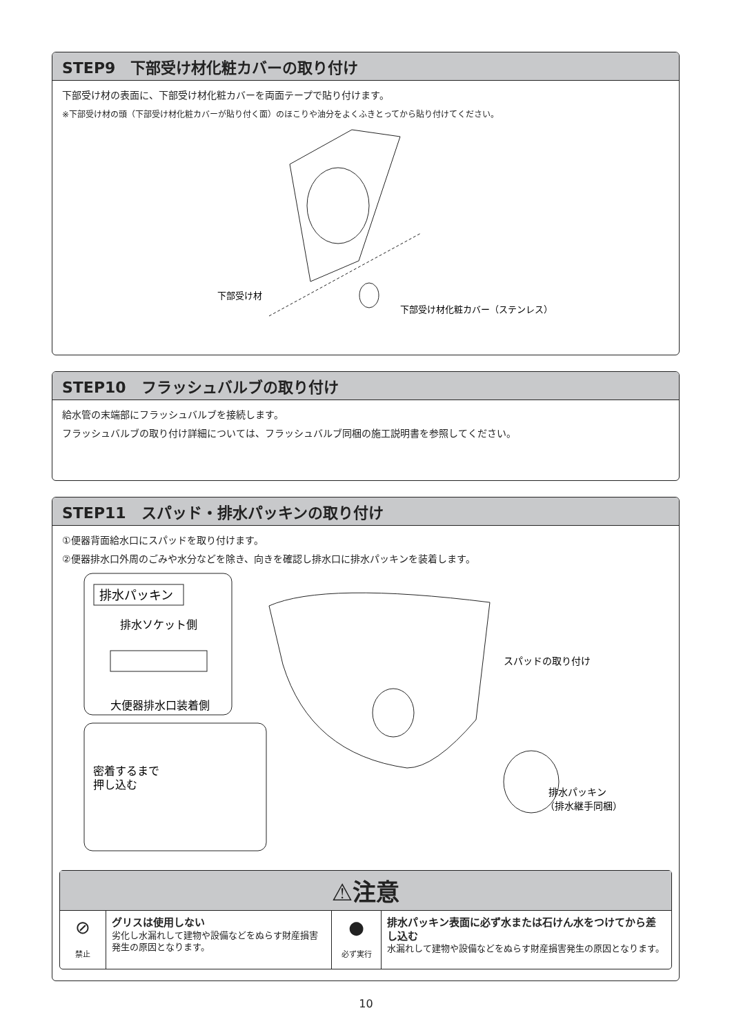STEP9　下部受け材化粧カバーの取り付け
下部受け材の表面に、下部受け材化粧カバーを両面テープで貼り付けます。
※下部受け材の頭（下部受け材化粧カバーが貼り付く面）のほこりや油分をよくふきとってから貼り付けてください。
下部受け材
下部受け材化粧カバー（ステンレス）
STEP10　フラッシュバルブの取り付け
給水管の末端部にフラッシュバルブを接続します。
フラッシュバルブの取り付け詳細については、フラッシュバルブ同梱の施工説明書を参照してください。
STEP11　スパッド・排水パッキンの取り付け
①便器背面給水口にスパッドを取り付けます。
②便器排水口外周のごみや水分などを除き、向きを確認し排水口に排水パッキンを装着します。
排水パッキン
排水ソケット側
大便器排水口装着側
密着するまで
押し込む
スパッドの取り付け
排水パッキン
（排水継手同梱）
⚠注意
⊘
禁止
グリスは使用しない
劣化し水漏れして建物や設備などをぬらす財産損害発生の原因となります。
●
必ず実行
排水パッキン表面に必ず水または石けん水をつけてから差し込む
水漏れして建物や設備などをぬらす財産損害発生の原因となります。
10